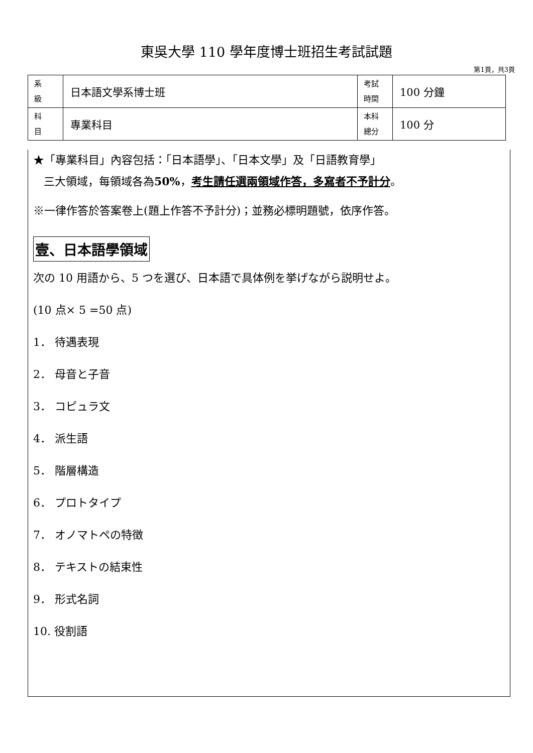東吳大學 110 學年度博士班招生考試試題
第1頁，共3頁
| 系 級 | 日本語文學系博士班 | 考試 時間 | 100 分鐘 |
| 科 目 | 專業科目 | 本科 總分 | 100 分 |
★「專業科目」內容包括：「日本語學」、「日本文學」及「日語教育學」
三大領域，每領域各為50%，考生請任選兩領域作答，多寫者不予計分。
※一律作答於答案卷上(題上作答不予計分)；並務必標明題號，依序作答。
壹、日本語學領域
次の 10 用語から、5 つを選び、日本語で具体例を挙げながら説明せよ。
(10 点× 5 =50 点)
1． 待遇表現
2． 母音と子音
3． コピュラ文
4． 派生語
5． 階層構造
6． プロトタイプ
7． オノマトペの特徴
8． テキストの結束性
9． 形式名詞
10. 役割語